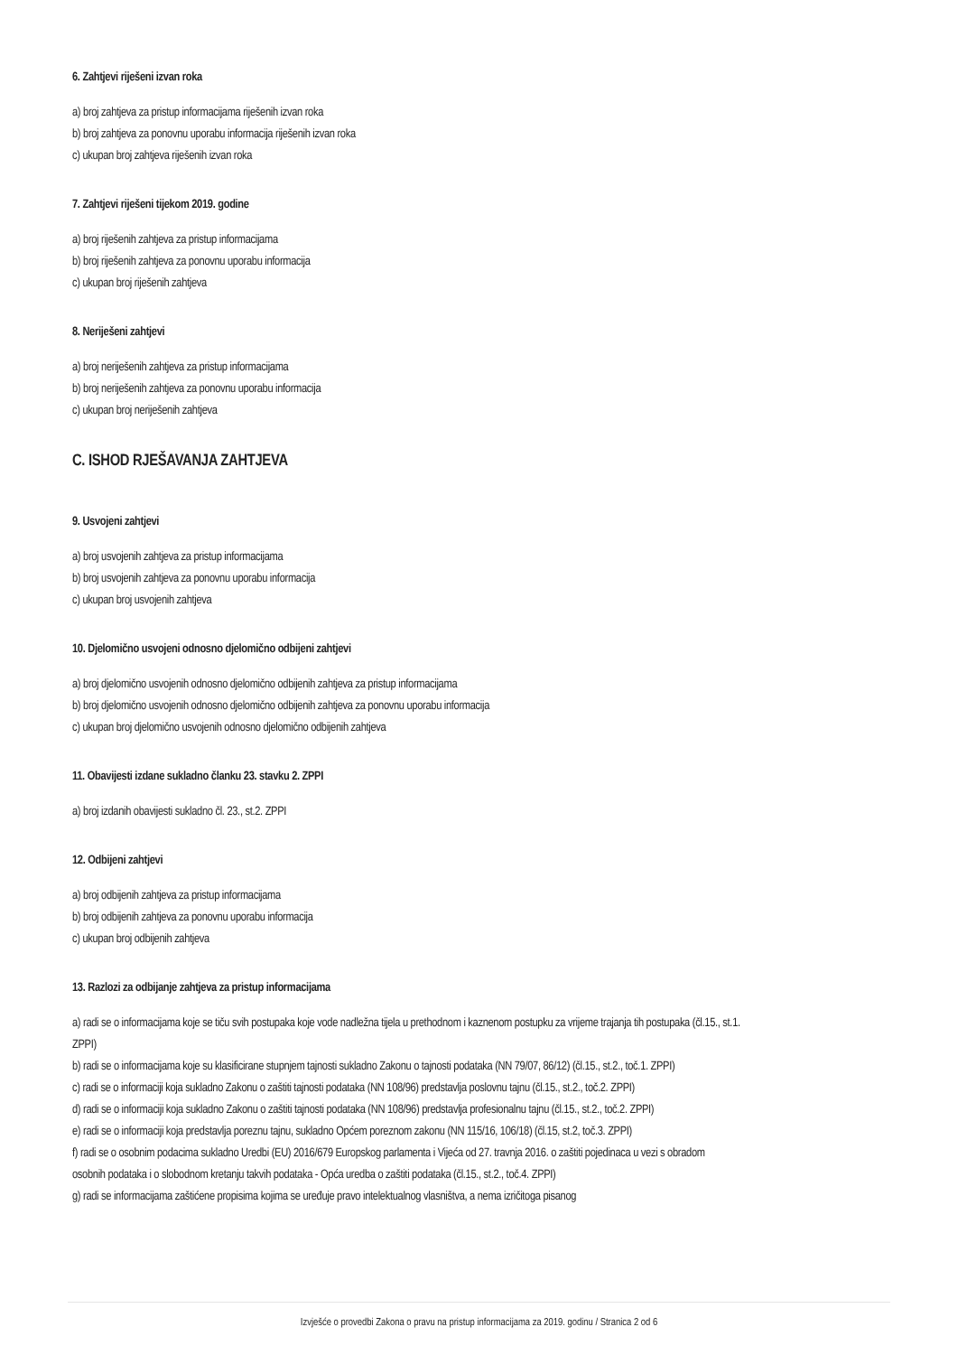6. Zahtjevi riješeni izvan roka
a) broj zahtjeva za pristup informacijama riješenih izvan roka
b) broj zahtjeva za ponovnu uporabu informacija riješenih izvan roka
c) ukupan broj zahtjeva riješenih izvan roka
7. Zahtjevi riješeni tijekom 2019. godine
a) broj riješenih zahtjeva za pristup informacijama
b) broj riješenih zahtjeva za ponovnu uporabu informacija
c) ukupan broj riješenih zahtjeva
8. Neriješeni zahtjevi
a) broj neriješenih zahtjeva za pristup informacijama
b) broj neriješenih zahtjeva za ponovnu uporabu informacija
c) ukupan broj neriješenih zahtjeva
C. ISHOD RJEŠAVANJA ZAHTJEVA
9. Usvojeni zahtjevi
a) broj usvojenih zahtjeva za pristup informacijama
b) broj usvojenih zahtjeva za ponovnu uporabu informacija
c) ukupan broj usvojenih zahtjeva
10. Djelomično usvojeni odnosno djelomično odbijeni zahtjevi
a) broj djelomično usvojenih odnosno djelomično odbijenih zahtjeva za pristup informacijama
b) broj djelomično usvojenih odnosno djelomično odbijenih zahtjeva za ponovnu uporabu informacija
c) ukupan broj djelomično usvojenih odnosno djelomično odbijenih zahtjeva
11. Obavijesti izdane sukladno članku 23. stavku 2. ZPPI
a) broj izdanih obavijesti sukladno čl. 23., st.2. ZPPI
12. Odbijeni zahtjevi
a) broj odbijenih zahtjeva za pristup informacijama
b) broj odbijenih zahtjeva za ponovnu uporabu informacija
c) ukupan broj odbijenih zahtjeva
13. Razlozi za odbijanje zahtjeva za pristup informacijama
a) radi se o informacijama koje se tiču svih postupaka koje vode nadležna tijela u prethodnom i kaznenom postupku za vrijeme trajanja tih postupaka (čl.15., st.1. ZPPI)
b) radi se o informacijama koje su klasificirane stupnjem tajnosti sukladno Zakonu o tajnosti podataka (NN 79/07, 86/12) (čl.15., st.2., toč.1. ZPPI)
c) radi se o informaciji koja sukladno Zakonu o zaštiti tajnosti podataka (NN 108/96) predstavlja poslovnu tajnu (čl.15., st.2., toč.2. ZPPI)
d) radi se o informaciji koja sukladno Zakonu o zaštiti tajnosti podataka (NN 108/96) predstavlja profesionalnu tajnu (čl.15., st.2., toč.2. ZPPI)
e) radi se o informaciji koja predstavlja poreznu tajnu, sukladno Općem poreznom zakonu (NN 115/16, 106/18) (čl.15, st.2, toč.3. ZPPI)
f) radi se o osobnim podacima sukladno Uredbi (EU) 2016/679 Europskog parlamenta i Vijeća od 27. travnja 2016. o zaštiti pojedinaca u vezi s obradom osobnih podataka i o slobodnom kretanju takvih podataka - Opća uredba o zaštiti podataka (čl.15., st.2., toč.4. ZPPI)
g) radi se informacijama zaštićene propisima kojima se uređuje pravo intelektualnog vlasništva, a nema izričitoga pisanog
Izvješće o provedbi Zakona o pravu na pristup informacijama za 2019. godinu / Stranica 2 od 6